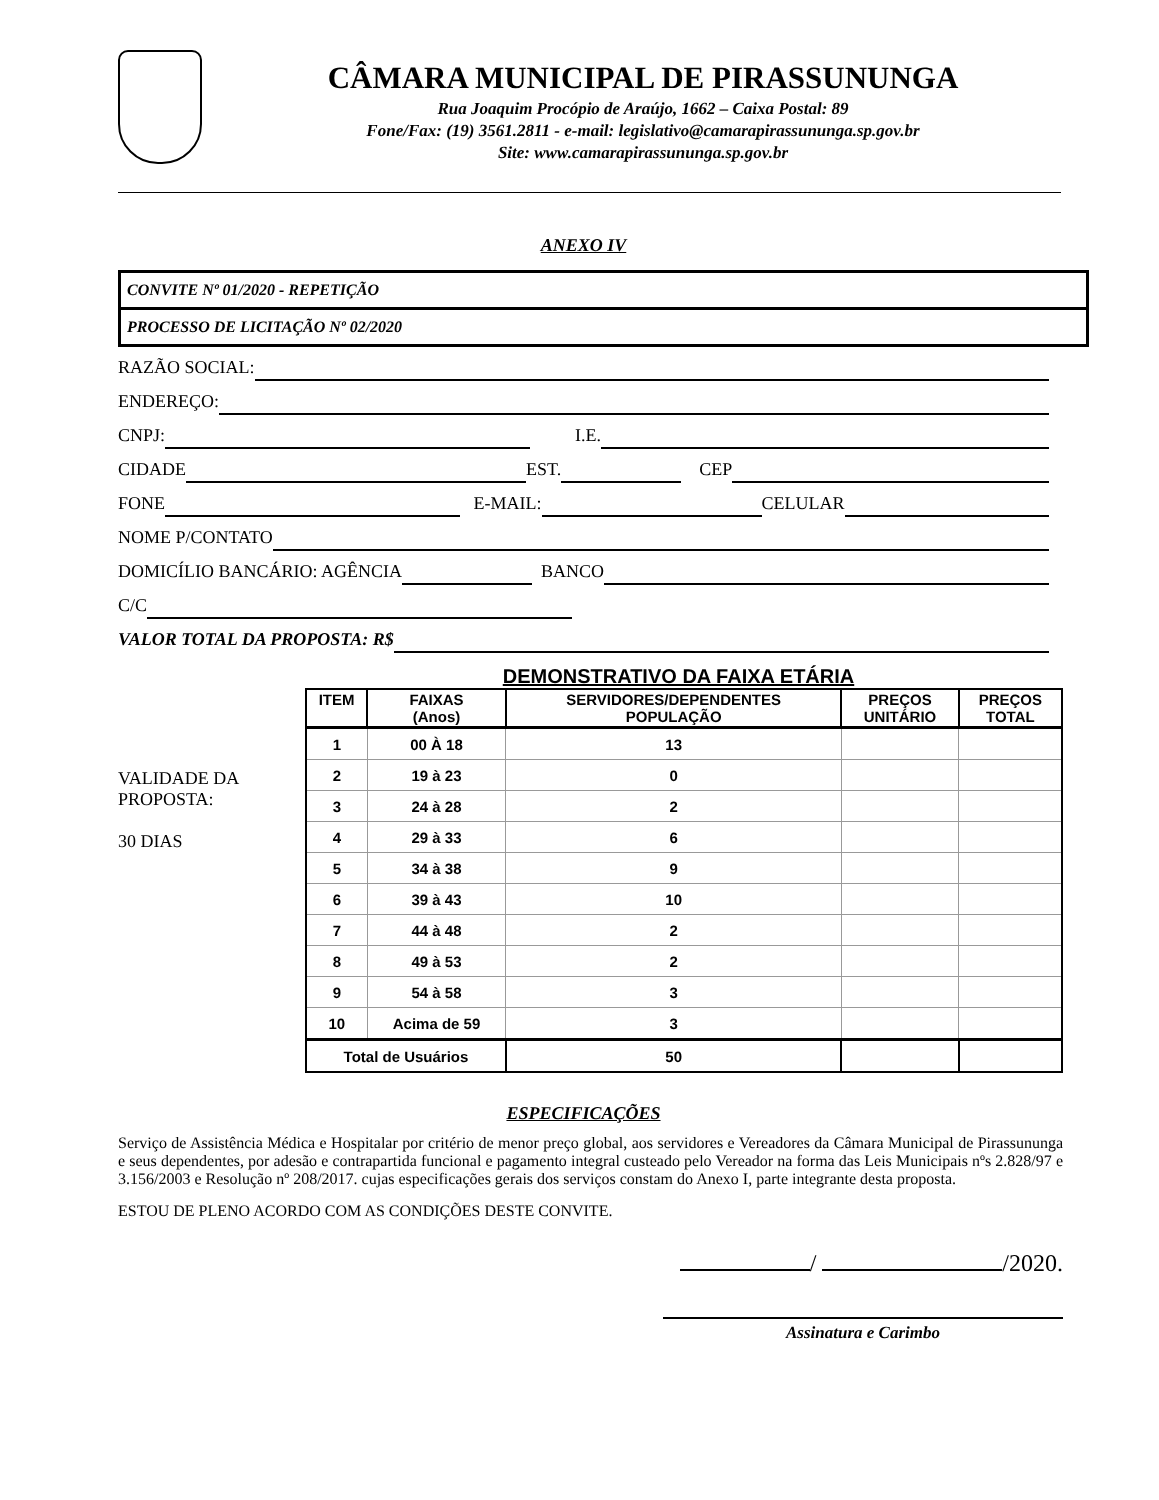CÂMARA MUNICIPAL DE PIRASSUNUNGA
Rua Joaquim Procópio de Araújo, 1662 – Caixa Postal: 89
Fone/Fax: (19) 3561.2811 - e-mail: legislativo@camarapirassununga.sp.gov.br
Site: www.camarapirassununga.sp.gov.br
ANEXO IV
CONVITE Nº 01/2020 - REPETIÇÃO
PROCESSO DE LICITAÇÃO Nº 02/2020
RAZÃO SOCIAL:
ENDEREÇO:
CNPJ: I.E.
CIDADE EST. CEP
FONE E-MAIL: CELULAR
NOME P/CONTATO
DOMICÍLIO BANCÁRIO: AGÊNCIA BANCO
C/C
VALOR TOTAL DA PROPOSTA: R$
DEMONSTRATIVO DA FAIXA ETÁRIA
VALIDADE DA
PROPOSTA:
30 DIAS
| ITEM | FAIXAS (Anos) | SERVIDORES/DEPENDENTES POPULAÇÃO | PREÇOS UNITÁRIO | PREÇOS TOTAL |
| --- | --- | --- | --- | --- |
| 1 | 00 À 18 | 13 | | |
| 2 | 19 à 23 | 0 | | |
| 3 | 24 à 28 | 2 | | |
| 4 | 29 à 33 | 6 | | |
| 5 | 34 à 38 | 9 | | |
| 6 | 39 à 43 | 10 | | |
| 7 | 44 à 48 | 2 | | |
| 8 | 49 à 53 | 2 | | |
| 9 | 54 à 58 | 3 | | |
| 10 | Acima de 59 | 3 | | |
| Total de Usuários | | 50 | | |
ESPECIFICAÇÕES
Serviço de Assistência Médica e Hospitalar por critério de menor preço global, aos servidores e Vereadores da Câmara Municipal de Pirassununga e seus dependentes, por adesão e contrapartida funcional e pagamento integral custeado pelo Vereador na forma das Leis Municipais nºs 2.828/97 e 3.156/2003 e Resolução nº 208/2017. cujas especificações gerais dos serviços constam do Anexo I, parte integrante desta proposta.
ESTOU DE PLENO ACORDO COM AS CONDIÇÕES DESTE CONVITE.
/ /2020.
Assinatura e Carimbo